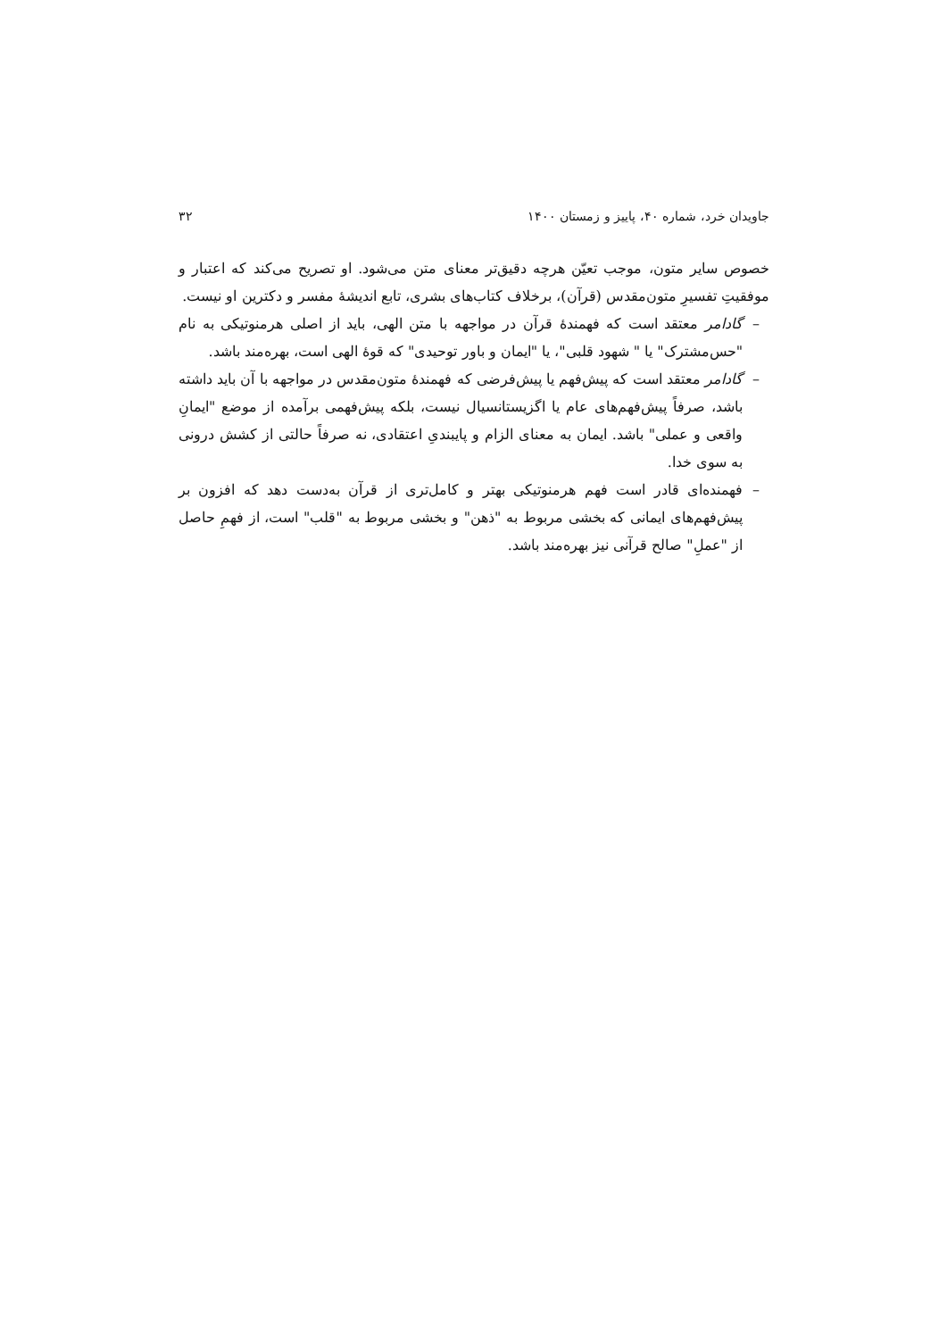جاویدان خرد، شماره ۴۰، پاییز و زمستان ۱۴۰۰ ۳۲
خصوص سایر متون، موجب تعیّن هرچه دقیق‌تر معنای متن می‌شود. او تصریح می‌کند که اعتبار و موفقیتِ تفسیرِ متون‌مقدس (قرآن)، برخلاف کتاب‌های بشری، تابع اندیشهٔ مفسر و دکترین او نیست.
– گادامر معتقد است که فهمندهٔ قرآن در مواجهه با متن الهی، باید از اصلی هرمنوتیکی به نام "حس‌مشترک" یا " شهود قلبی"، یا "ایمان و باور توحیدی" که قوهٔ الهی است، بهره‌مند باشد.
– گادامر معتقد است که پیش‌فهم یا پیش‌فرضی که فهمندهٔ متون‌مقدس در مواجهه با آن باید داشته باشد، صرفاً پیش‌فهم‌های عام یا اگزیستانسیال نیست، بلکه پیش‌فهمی برآمده از موضع "ایمانِ واقعی و عملی" باشد. ایمان به معنای الزام و پایبندیِ اعتقادی، نه صرفاً حالتی از کشش درونی به سوی خدا.
– فهمنده‌ای قادر است فهم هرمنوتیکی بهتر و کامل‌تری از قرآن به‌دست دهد که افزون بر پیش‌فهم‌های ایمانی که بخشی مربوط به "ذهن" و بخشی مربوط به "قلب" است، از فهمِ حاصل از "عملِ" صالح قرآنی نیز بهره‌مند باشد.